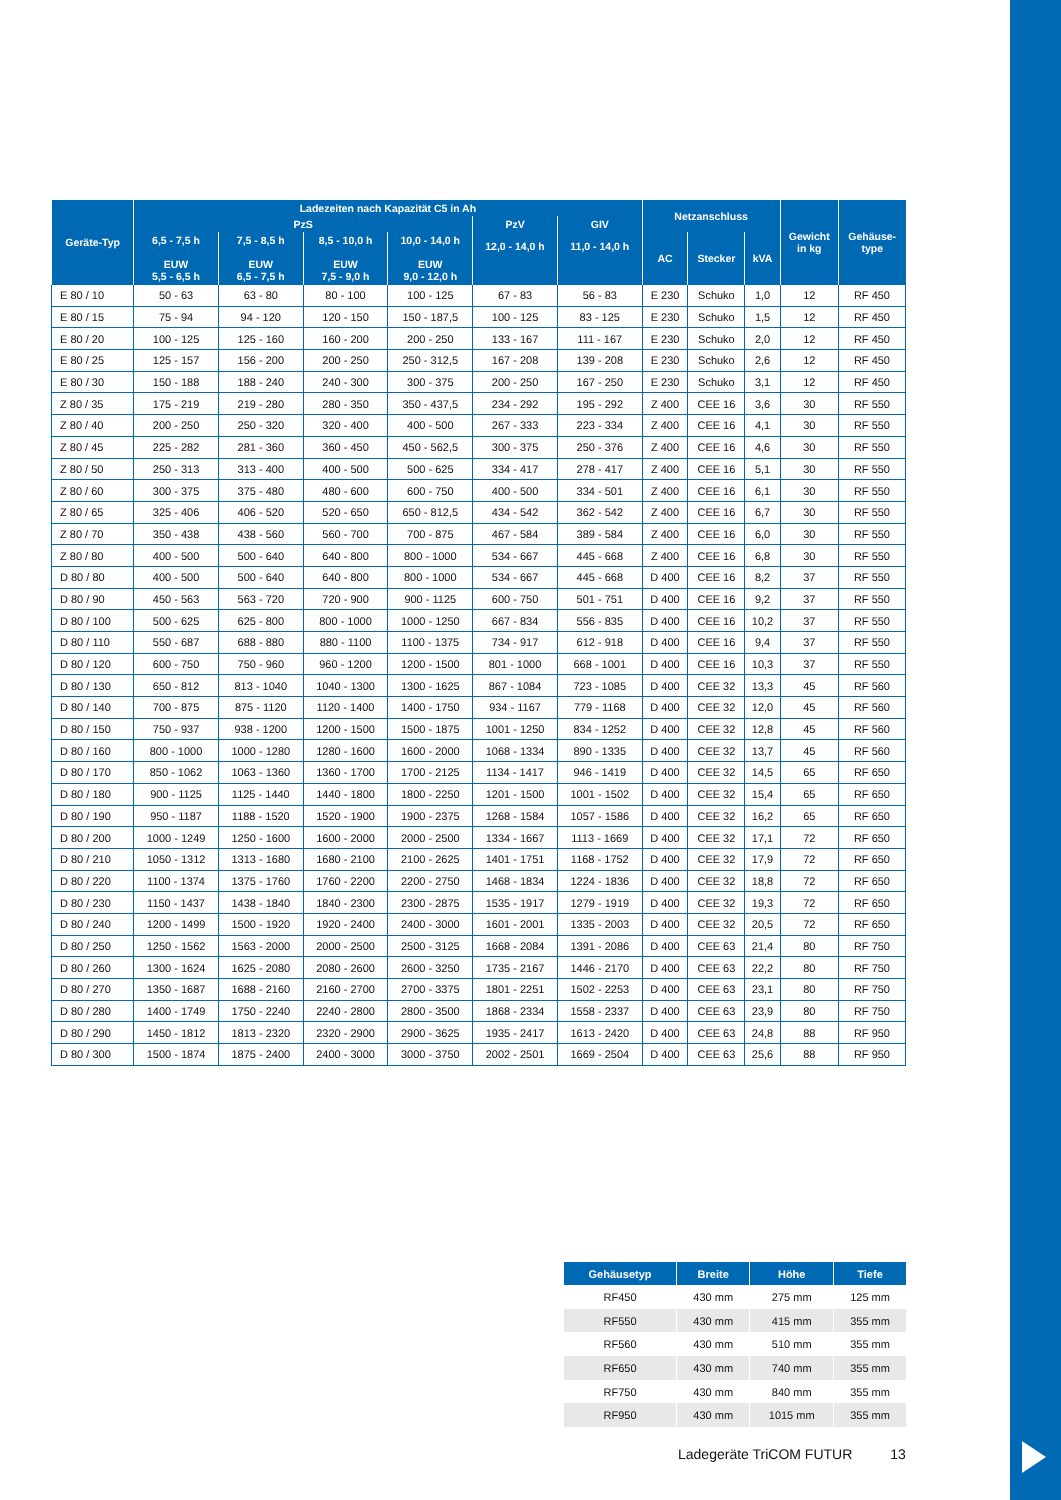| Geräte-Typ | Ladezeiten nach Kapazität C5 in Ah | | | | | | Netzanschluss | | | Gewicht in kg | Gehäuse- type |
| --- | --- | --- | --- | --- | --- | --- | --- | --- | --- | --- | --- |
| | PzS | | | | PzV | GIV | | | | | |
| | 6,5 - 7,5 h EUW 5,5 - 6,5 h | 7,5 - 8,5 h EUW 6,5 - 7,5 h | 8,5 - 10,0 h EUW 7,5 - 9,0 h | 10,0 - 14,0 h EUW 9,0 - 12,0 h | 12,0 - 14,0 h | 11,0 - 14,0 h | | | | | |
| | | | | | | | AC | Stecker | kVA | | |
| E 80 / 10 | 50 - 63 | 63 - 80 | 80 - 100 | 100 - 125 | 67 - 83 | 56 - 83 | E 230 | Schuko | 1,0 | 12 | RF 450 |
| E 80 / 15 | 75 - 94 | 94 - 120 | 120 - 150 | 150 - 187,5 | 100 - 125 | 83 - 125 | E 230 | Schuko | 1,5 | 12 | RF 450 |
| E 80 / 20 | 100 - 125 | 125 - 160 | 160 - 200 | 200 - 250 | 133 - 167 | 111 - 167 | E 230 | Schuko | 2,0 | 12 | RF 450 |
| E 80 / 25 | 125 - 157 | 156 - 200 | 200 - 250 | 250 - 312,5 | 167 - 208 | 139 - 208 | E 230 | Schuko | 2,6 | 12 | RF 450 |
| E 80 / 30 | 150 - 188 | 188 - 240 | 240 - 300 | 300 - 375 | 200 - 250 | 167 - 250 | E 230 | Schuko | 3,1 | 12 | RF 450 |
| Z 80 / 35 | 175 - 219 | 219 - 280 | 280 - 350 | 350 - 437,5 | 234 - 292 | 195 - 292 | Z 400 | CEE 16 | 3,6 | 30 | RF 550 |
| Z 80 / 40 | 200 - 250 | 250 - 320 | 320 - 400 | 400 - 500 | 267 - 333 | 223 - 334 | Z 400 | CEE 16 | 4,1 | 30 | RF 550 |
| Z 80 / 45 | 225 - 282 | 281 - 360 | 360 - 450 | 450 - 562,5 | 300 - 375 | 250 - 376 | Z 400 | CEE 16 | 4,6 | 30 | RF 550 |
| Z 80 / 50 | 250 - 313 | 313 - 400 | 400 - 500 | 500 - 625 | 334 - 417 | 278 - 417 | Z 400 | CEE 16 | 5,1 | 30 | RF 550 |
| Z 80 / 60 | 300 - 375 | 375 - 480 | 480 - 600 | 600 - 750 | 400 - 500 | 334 - 501 | Z 400 | CEE 16 | 6,1 | 30 | RF 550 |
| Z 80 / 65 | 325 - 406 | 406 - 520 | 520 - 650 | 650 - 812,5 | 434 - 542 | 362 - 542 | Z 400 | CEE 16 | 6,7 | 30 | RF 550 |
| Z 80 / 70 | 350 - 438 | 438 - 560 | 560 - 700 | 700 - 875 | 467 - 584 | 389 - 584 | Z 400 | CEE 16 | 6,0 | 30 | RF 550 |
| Z 80 / 80 | 400 - 500 | 500 - 640 | 640 - 800 | 800 - 1000 | 534 - 667 | 445 - 668 | Z 400 | CEE 16 | 6,8 | 30 | RF 550 |
| D 80 / 80 | 400 - 500 | 500 - 640 | 640 - 800 | 800 - 1000 | 534 - 667 | 445 - 668 | D 400 | CEE 16 | 8,2 | 37 | RF 550 |
| D 80 / 90 | 450 - 563 | 563 - 720 | 720 - 900 | 900 - 1125 | 600 - 750 | 501 - 751 | D 400 | CEE 16 | 9,2 | 37 | RF 550 |
| D 80 / 100 | 500 - 625 | 625 - 800 | 800 - 1000 | 1000 - 1250 | 667 - 834 | 556 - 835 | D 400 | CEE 16 | 10,2 | 37 | RF 550 |
| D 80 / 110 | 550 - 687 | 688 - 880 | 880 - 1100 | 1100 - 1375 | 734 - 917 | 612 - 918 | D 400 | CEE 16 | 9,4 | 37 | RF 550 |
| D 80 / 120 | 600 - 750 | 750 - 960 | 960 - 1200 | 1200 - 1500 | 801 - 1000 | 668 - 1001 | D 400 | CEE 16 | 10,3 | 37 | RF 550 |
| D 80 / 130 | 650 - 812 | 813 - 1040 | 1040 - 1300 | 1300 - 1625 | 867 - 1084 | 723 - 1085 | D 400 | CEE 32 | 13,3 | 45 | RF 560 |
| D 80 / 140 | 700 - 875 | 875 - 1120 | 1120 - 1400 | 1400 - 1750 | 934 - 1167 | 779 - 1168 | D 400 | CEE 32 | 12,0 | 45 | RF 560 |
| D 80 / 150 | 750 - 937 | 938 - 1200 | 1200 - 1500 | 1500 - 1875 | 1001 - 1250 | 834 - 1252 | D 400 | CEE 32 | 12,8 | 45 | RF 560 |
| D 80 / 160 | 800 - 1000 | 1000 - 1280 | 1280 - 1600 | 1600 - 2000 | 1068 - 1334 | 890 - 1335 | D 400 | CEE 32 | 13,7 | 45 | RF 560 |
| D 80 / 170 | 850 - 1062 | 1063 - 1360 | 1360 - 1700 | 1700 - 2125 | 1134 - 1417 | 946 - 1419 | D 400 | CEE 32 | 14,5 | 65 | RF 650 |
| D 80 / 180 | 900 - 1125 | 1125 - 1440 | 1440 - 1800 | 1800 - 2250 | 1201 - 1500 | 1001 - 1502 | D 400 | CEE 32 | 15,4 | 65 | RF 650 |
| D 80 / 190 | 950 - 1187 | 1188 - 1520 | 1520 - 1900 | 1900 - 2375 | 1268 - 1584 | 1057 - 1586 | D 400 | CEE 32 | 16,2 | 65 | RF 650 |
| D 80 / 200 | 1000 - 1249 | 1250 - 1600 | 1600 - 2000 | 2000 - 2500 | 1334 - 1667 | 1113 - 1669 | D 400 | CEE 32 | 17,1 | 72 | RF 650 |
| D 80 / 210 | 1050 - 1312 | 1313 - 1680 | 1680 - 2100 | 2100 - 2625 | 1401 - 1751 | 1168 - 1752 | D 400 | CEE 32 | 17,9 | 72 | RF 650 |
| D 80 / 220 | 1100 - 1374 | 1375 - 1760 | 1760 - 2200 | 2200 - 2750 | 1468 - 1834 | 1224 - 1836 | D 400 | CEE 32 | 18,8 | 72 | RF 650 |
| D 80 / 230 | 1150 - 1437 | 1438 - 1840 | 1840 - 2300 | 2300 - 2875 | 1535 - 1917 | 1279 - 1919 | D 400 | CEE 32 | 19,3 | 72 | RF 650 |
| D 80 / 240 | 1200 - 1499 | 1500 - 1920 | 1920 - 2400 | 2400 - 3000 | 1601 - 2001 | 1335 - 2003 | D 400 | CEE 32 | 20,5 | 72 | RF 650 |
| D 80 / 250 | 1250 - 1562 | 1563 - 2000 | 2000 - 2500 | 2500 - 3125 | 1668 - 2084 | 1391 - 2086 | D 400 | CEE 63 | 21,4 | 80 | RF 750 |
| D 80 / 260 | 1300 - 1624 | 1625 - 2080 | 2080 - 2600 | 2600 - 3250 | 1735 - 2167 | 1446 - 2170 | D 400 | CEE 63 | 22,2 | 80 | RF 750 |
| D 80 / 270 | 1350 - 1687 | 1688 - 2160 | 2160 - 2700 | 2700 - 3375 | 1801 - 2251 | 1502 - 2253 | D 400 | CEE 63 | 23,1 | 80 | RF 750 |
| D 80 / 280 | 1400 - 1749 | 1750 - 2240 | 2240 - 2800 | 2800 - 3500 | 1868 - 2334 | 1558 - 2337 | D 400 | CEE 63 | 23,9 | 80 | RF 750 |
| D 80 / 290 | 1450 - 1812 | 1813 - 2320 | 2320 - 2900 | 2900 - 3625 | 1935 - 2417 | 1613 - 2420 | D 400 | CEE 63 | 24,8 | 88 | RF 950 |
| D 80 / 300 | 1500 - 1874 | 1875 - 2400 | 2400 - 3000 | 3000 - 3750 | 2002 - 2501 | 1669 - 2504 | D 400 | CEE 63 | 25,6 | 88 | RF 950 |
| Gehäusetyp | Breite | Höhe | Tiefe |
| --- | --- | --- | --- |
| RF450 | 430 mm | 275 mm | 125 mm |
| RF550 | 430 mm | 415 mm | 355 mm |
| RF560 | 430 mm | 510 mm | 355 mm |
| RF650 | 430 mm | 740 mm | 355 mm |
| RF750 | 430 mm | 840 mm | 355 mm |
| RF950 | 430 mm | 1015 mm | 355 mm |
Ladegeräte TriCOM FUTUR 13